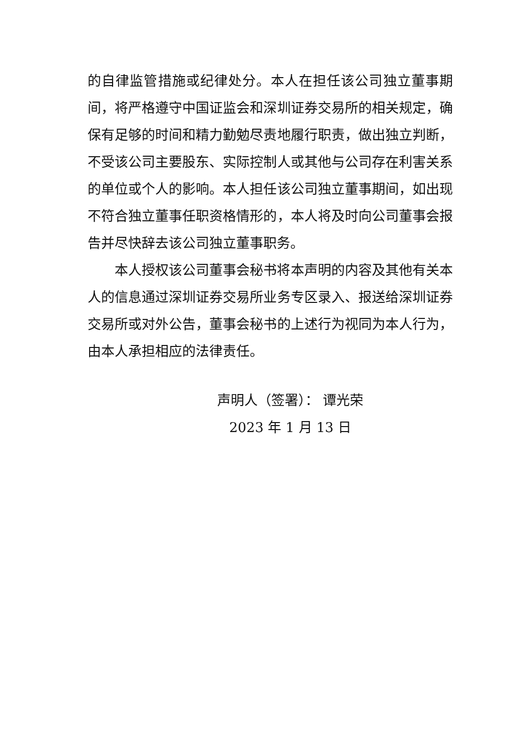的自律监管措施或纪律处分。本人在担任该公司独立董事期间，将严格遵守中国证监会和深圳证券交易所的相关规定，确保有足够的时间和精力勤勉尽责地履行职责，做出独立判断，不受该公司主要股东、实际控制人或其他与公司存在利害关系的单位或个人的影响。本人担任该公司独立董事期间，如出现不符合独立董事任职资格情形的，本人将及时向公司董事会报告并尽快辞去该公司独立董事职务。
本人授权该公司董事会秘书将本声明的内容及其他有关本人的信息通过深圳证券交易所业务专区录入、报送给深圳证券交易所或对外公告，董事会秘书的上述行为视同为本人行为，由本人承担相应的法律责任。
声明人（签署）： 谭光荣
2023 年 1 月 13 日